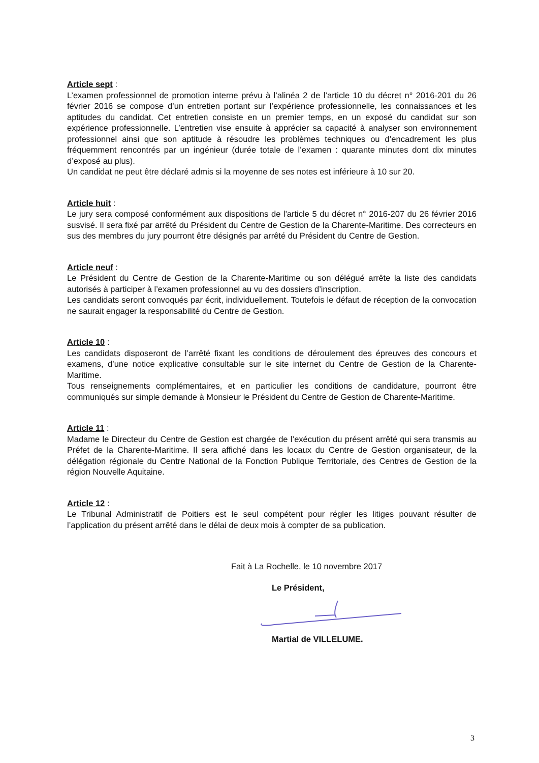Article sept :
L’examen professionnel de promotion interne prévu à l’alinéa 2 de l’article 10 du décret n° 2016-201 du 26 février 2016 se compose d’un entretien portant sur l’expérience professionnelle, les connaissances et les aptitudes du candidat. Cet entretien consiste en un premier temps, en un exposé du candidat sur son expérience professionnelle. L’entretien vise ensuite à apprécier sa capacité à analyser son environnement professionnel ainsi que son aptitude à résoudre les problèmes techniques ou d’encadrement les plus fréquemment rencontrés par un ingénieur (durée totale de l’examen : quarante minutes dont dix minutes d’exposé au plus).
Un candidat ne peut être déclaré admis si la moyenne de ses notes est inférieure à 10 sur 20.
Article huit :
Le jury sera composé conformément aux dispositions de l'article 5 du décret n° 2016-207 du 26 février 2016 susvisé. Il sera fixé par arrêté du Président du Centre de Gestion de la Charente-Maritime. Des correcteurs en sus des membres du jury pourront être désignés par arrêté du Président du Centre de Gestion.
Article neuf :
Le Président du Centre de Gestion de la Charente-Maritime ou son délégué arrête la liste des candidats autorisés à participer à l’examen professionnel au vu des dossiers d’inscription.
Les candidats seront convoqués par écrit, individuellement. Toutefois le défaut de réception de la convocation ne saurait engager la responsabilité du Centre de Gestion.
Article 10 :
Les candidats disposeront de l’arrêté fixant les conditions de déroulement des épreuves des concours et examens, d’une notice explicative consultable sur le site internet du Centre de Gestion de la Charente-Maritime.
Tous renseignements complémentaires, et en particulier les conditions de candidature, pourront être communiqués sur simple demande à Monsieur le Président du Centre de Gestion de Charente-Maritime.
Article 11 :
Madame le Directeur du Centre de Gestion est chargée de l’exécution du présent arrêté qui sera transmis au Préfet de la Charente-Maritime. Il sera affiché dans les locaux du Centre de Gestion organisateur, de la délégation régionale du Centre National de la Fonction Publique Territoriale, des Centres de Gestion de la région Nouvelle Aquitaine.
Article 12 :
Le Tribunal Administratif de Poitiers est le seul compétent pour régler les litiges pouvant résulter de l’application du présent arrêté dans le délai de deux mois à compter de sa publication.
Fait à La Rochelle, le 10 novembre 2017
Le Président,
Martial de VILLELUME.
3